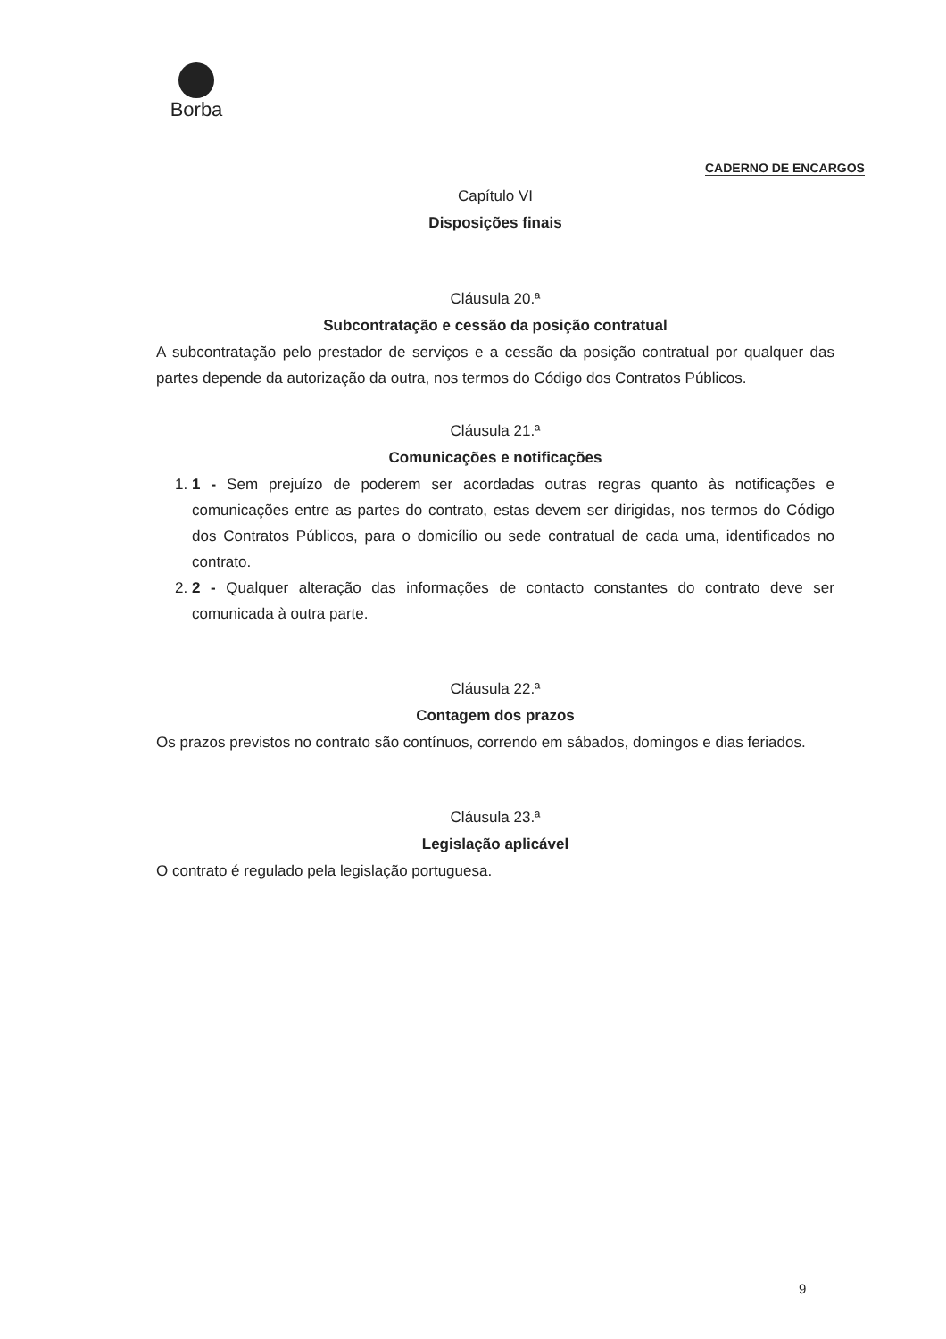Borba
CADERNO DE ENCARGOS
Capítulo VI
Disposições finais
Cláusula 20.ª
Subcontratação e cessão da posição contratual
A subcontratação pelo prestador de serviços e a cessão da posição contratual por qualquer das partes depende da autorização da outra, nos termos do Código dos Contratos Públicos.
Cláusula 21.ª
Comunicações e notificações
1. 1 - Sem prejuízo de poderem ser acordadas outras regras quanto às notificações e comunicações entre as partes do contrato, estas devem ser dirigidas, nos termos do Código dos Contratos Públicos, para o domicílio ou sede contratual de cada uma, identificados no contrato.
2. 2 - Qualquer alteração das informações de contacto constantes do contrato deve ser comunicada à outra parte.
Cláusula 22.ª
Contagem dos prazos
Os prazos previstos no contrato são contínuos, correndo em sábados, domingos e dias feriados.
Cláusula 23.ª
Legislação aplicável
O contrato é regulado pela legislação portuguesa.
9